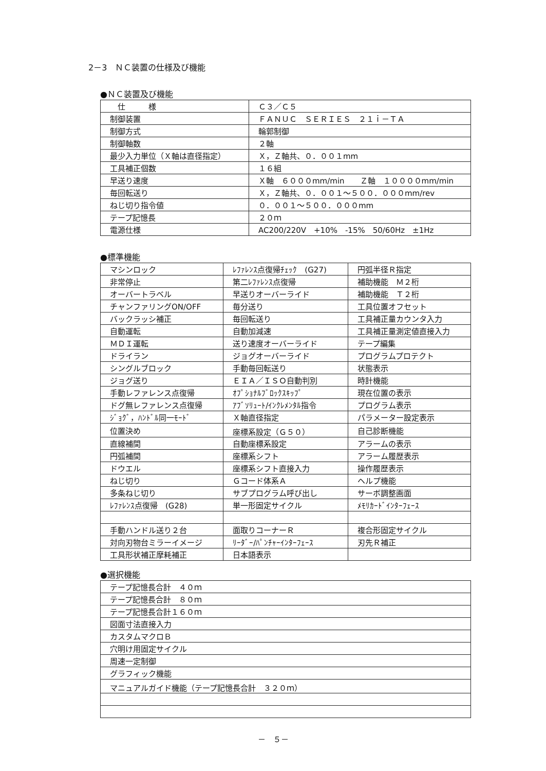2－3　ＮＣ装置の仕様及び機能
●ＮＣ装置及び機能
| 仕 様 | Ｃ３／Ｃ５ |
| 制御装置 | ＦＡＮＵＣ ＳＥＲＩＥＳ ２１ｉ－ＴＡ |
| 制御方式 | 輪郭制御 |
| 制御軸数 | ２軸 |
| 最少入力単位（Ｘ軸は直径指定） | Ｘ，Ｚ軸共、０．００１mm |
| 工具補正個数 | １６組 |
| 早送り速度 | Ｘ軸 ６０００mm/min Ｚ軸 １００００mm/min |
| 毎回転送り | Ｘ，Ｚ軸共、０．００１～５００．０００mm/rev |
| ねじ切り指令値 | ０．００１～５００．０００mm |
| テープ記憶長 | ２０ｍ |
| 電源仕様 | AC200/220V +10% -15% 50/60Hz ±1Hz |
●標準機能
| マシンロック | ﾚﾌｧﾚﾝｽ点復帰ﾁｪｯｸ (G27) | 円弧半径Ｒ指定 |
| 非常停止 | 第二ﾚﾌｧﾚﾝｽ点復帰 | 補助機能 Ｍ２桁 |
| オーバートラベル | 早送りオーバーライド | 補助機能 Ｔ２桁 |
| チャンファリングON/OFF | 毎分送り | 工具位置オフセット |
| バックラッシ補正 | 毎回転送り | 工具補正量カウンタ入力 |
| 自動運転 | 自動加減速 | 工具補正量測定値直接入力 |
| ＭＤＩ運転 | 送り速度オーバーライド | テープ編集 |
| ドライラン | ジョグオーバーライド | プログラムプロテクト |
| シングルブロック | 手動毎回転送り | 状態表示 |
| ジョグ送り | ＥＩＡ／ＩＳＯ自動判別 | 時計機能 |
| 手動レファレンス点復帰 | ｵﾌﾟｼｮﾅﾙﾌﾞﾛｯｸｽｷｯﾌﾟ | 現在位置の表示 |
| ドグ無レファレンス点復帰 | ｱﾌﾞｿﾘｭｰﾄ/ｲﾝｸﾚﾒﾝﾀﾙ指令 | プログラム表示 |
| ｼﾞｮｸﾞ，ﾊﾝﾄﾞﾙ同一ﾓｰﾄﾞ | Ｘ軸直径指定 | パラメーター設定表示 |
| 位置決め | 座標系設定（Ｇ５０） | 自己診断機能 |
| 直線補間 | 自動座標系設定 | アラームの表示 |
| 円弧補間 | 座標系シフト | アラーム履歴表示 |
| ドウエル | 座標系シフト直接入力 | 操作履歴表示 |
| ねじ切り | Ｇコード体系Ａ | ヘルプ機能 |
| 多条ねじ切り | サブプログラム呼び出し | サーボ調整画面 |
| ﾚﾌｧﾚﾝｽ点復帰 (G28) | 単一形固定サイクル | ﾒﾓﾘｶｰﾄﾞｲﾝﾀｰﾌｪｰｽ |
| 手動ハンドル送り２台 | 面取りコーナーＲ | 複合形固定サイクル |
| 対向刃物台ミラーイメージ | ﾘｰﾀﾞｰ/ﾊﾟﾝﾁｬｰｲﾝﾀｰﾌｪｰｽ | 刃先Ｒ補正 |
| 工具形状補正摩耗補正 | 日本語表示 | |
●選択機能
| テープ記憶長合計 ４０ｍ |
| テープ記憶長合計 ８０ｍ |
| テープ記憶長合計１６０ｍ |
| 図面寸法直接入力 |
| カスタムマクロＢ |
| 穴明け用固定サイクル |
| 周速一定制御 |
| グラフィック機能 |
| マニュアルガイド機能（テープ記憶長合計 ３２０ｍ） |
－　５－